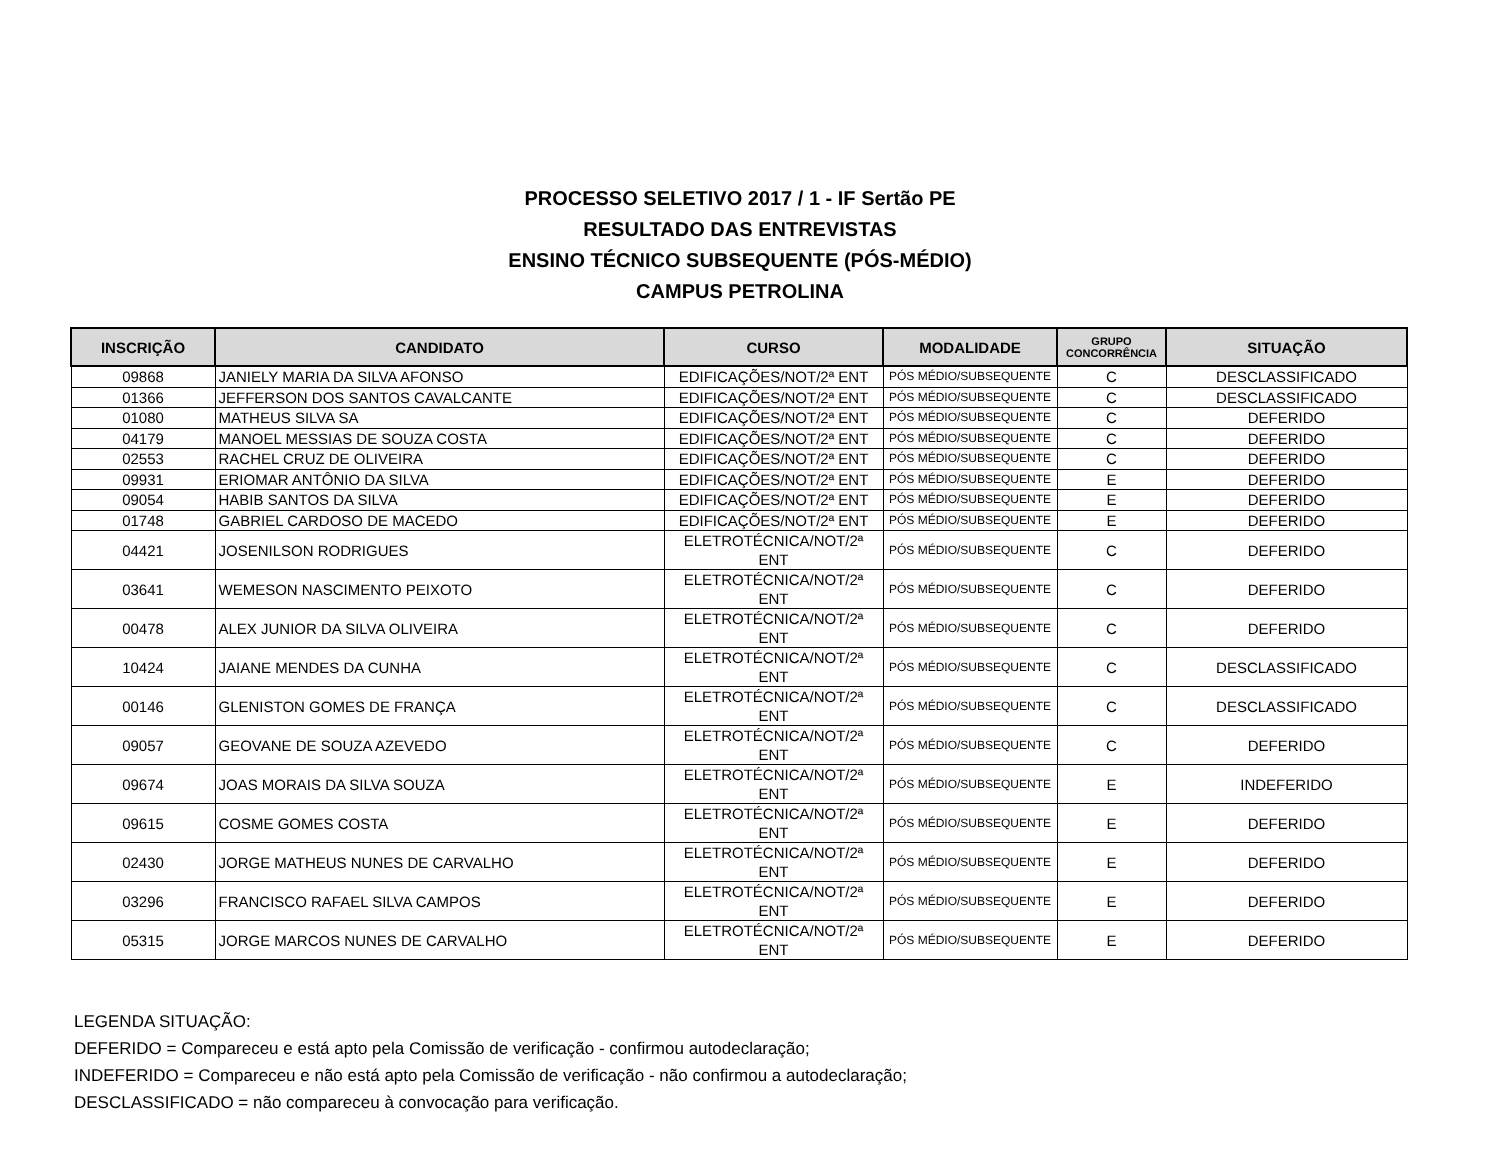PROCESSO SELETIVO 2017 / 1 - IF Sertão PE
RESULTADO DAS ENTREVISTAS
ENSINO TÉCNICO SUBSEQUENTE (PÓS-MÉDIO)
CAMPUS PETROLINA
| INSCRIÇÃO | CANDIDATO | CURSO | MODALIDADE | GRUPO CONCORRÊNCIA | SITUAÇÃO |
| --- | --- | --- | --- | --- | --- |
| 09868 | JANIELY MARIA DA SILVA AFONSO | EDIFICAÇÕES/NOT/2ª ENT | PÓS MÉDIO/SUBSEQUENTE | C | DESCLASSIFICADO |
| 01366 | JEFFERSON DOS SANTOS CAVALCANTE | EDIFICAÇÕES/NOT/2ª ENT | PÓS MÉDIO/SUBSEQUENTE | C | DESCLASSIFICADO |
| 01080 | MATHEUS SILVA SA | EDIFICAÇÕES/NOT/2ª ENT | PÓS MÉDIO/SUBSEQUENTE | C | DEFERIDO |
| 04179 | MANOEL MESSIAS DE SOUZA COSTA | EDIFICAÇÕES/NOT/2ª ENT | PÓS MÉDIO/SUBSEQUENTE | C | DEFERIDO |
| 02553 | RACHEL CRUZ DE OLIVEIRA | EDIFICAÇÕES/NOT/2ª ENT | PÓS MÉDIO/SUBSEQUENTE | C | DEFERIDO |
| 09931 | ERIOMAR ANTÔNIO DA SILVA | EDIFICAÇÕES/NOT/2ª ENT | PÓS MÉDIO/SUBSEQUENTE | E | DEFERIDO |
| 09054 | HABIB SANTOS DA SILVA | EDIFICAÇÕES/NOT/2ª ENT | PÓS MÉDIO/SUBSEQUENTE | E | DEFERIDO |
| 01748 | GABRIEL CARDOSO DE MACEDO | EDIFICAÇÕES/NOT/2ª ENT | PÓS MÉDIO/SUBSEQUENTE | E | DEFERIDO |
| 04421 | JOSENILSON RODRIGUES | ELETROTÉCNICA/NOT/2ª ENT | PÓS MÉDIO/SUBSEQUENTE | C | DEFERIDO |
| 03641 | WEMESON NASCIMENTO PEIXOTO | ELETROTÉCNICA/NOT/2ª ENT | PÓS MÉDIO/SUBSEQUENTE | C | DEFERIDO |
| 00478 | ALEX JUNIOR DA SILVA OLIVEIRA | ELETROTÉCNICA/NOT/2ª ENT | PÓS MÉDIO/SUBSEQUENTE | C | DEFERIDO |
| 10424 | JAIANE MENDES DA CUNHA | ELETROTÉCNICA/NOT/2ª ENT | PÓS MÉDIO/SUBSEQUENTE | C | DESCLASSIFICADO |
| 00146 | GLENISTON GOMES DE FRANÇA | ELETROTÉCNICA/NOT/2ª ENT | PÓS MÉDIO/SUBSEQUENTE | C | DESCLASSIFICADO |
| 09057 | GEOVANE DE SOUZA AZEVEDO | ELETROTÉCNICA/NOT/2ª ENT | PÓS MÉDIO/SUBSEQUENTE | C | DEFERIDO |
| 09674 | JOAS MORAIS DA SILVA SOUZA | ELETROTÉCNICA/NOT/2ª ENT | PÓS MÉDIO/SUBSEQUENTE | E | INDEFERIDO |
| 09615 | COSME GOMES COSTA | ELETROTÉCNICA/NOT/2ª ENT | PÓS MÉDIO/SUBSEQUENTE | E | DEFERIDO |
| 02430 | JORGE MATHEUS NUNES DE CARVALHO | ELETROTÉCNICA/NOT/2ª ENT | PÓS MÉDIO/SUBSEQUENTE | E | DEFERIDO |
| 03296 | FRANCISCO RAFAEL SILVA CAMPOS | ELETROTÉCNICA/NOT/2ª ENT | PÓS MÉDIO/SUBSEQUENTE | E | DEFERIDO |
| 05315 | JORGE MARCOS NUNES DE CARVALHO | ELETROTÉCNICA/NOT/2ª ENT | PÓS MÉDIO/SUBSEQUENTE | E | DEFERIDO |
LEGENDA SITUAÇÃO:
DEFERIDO = Compareceu e está apto pela Comissão de verificação - confirmou autodeclaração;
INDEFERIDO = Compareceu e não está apto pela Comissão de verificação - não confirmou a autodeclaração;
DESCLASSIFICADO = não compareceu à convocação para verificação.